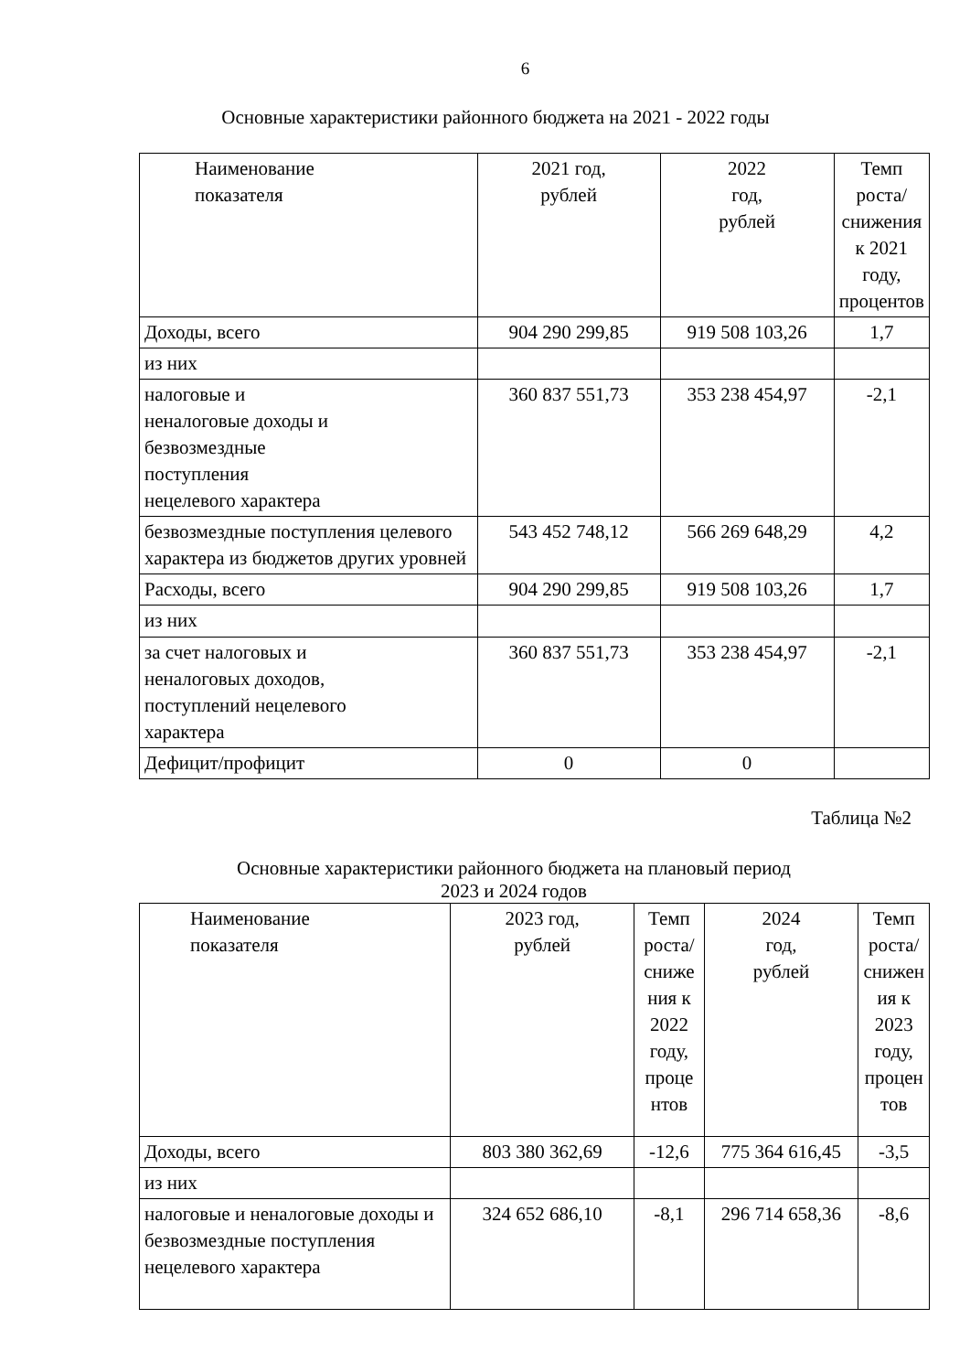6
Основные характеристики районного бюджета на 2021 - 2022 годы
| Наименование показателя | 2021 год, рублей | 2022 год, рублей | Темп роста/ снижения к 2021 году, процентов |
| --- | --- | --- | --- |
| Доходы, всего | 904 290 299,85 | 919 508 103,26 | 1,7 |
| из них | | | |
| налоговые и неналоговые доходы и безвозмездные поступления нецелевого характера | 360 837 551,73 | 353 238 454,97 | -2,1 |
| безвозмездные поступления целевого характера из бюджетов других уровней | 543 452 748,12 | 566 269 648,29 | 4,2 |
| Расходы, всего | 904 290 299,85 | 919 508 103,26 | 1,7 |
| из них | | | |
| за счет налоговых и неналоговых доходов, поступлений нецелевого характера | 360 837 551,73 | 353 238 454,97 | -2,1 |
| Дефицит/профицит | 0 | 0 | |
Таблица №2
Основные характеристики районного бюджета на плановый период
2023 и 2024 годов
| Наименование показателя | 2023 год, рублей | Темп роста/ сниже ния к 2022 году, проце нтов | 2024 год, рублей | Темп роста/ снижен ия к 2023 году, процен тов |
| --- | --- | --- | --- | --- |
| Доходы, всего | 803 380 362,69 | -12,6 | 775 364 616,45 | -3,5 |
| из них | | | | |
| налоговые и неналоговые доходы и безвозмездные поступления нецелевого характера | 324 652 686,10 | -8,1 | 296 714 658,36 | -8,6 |